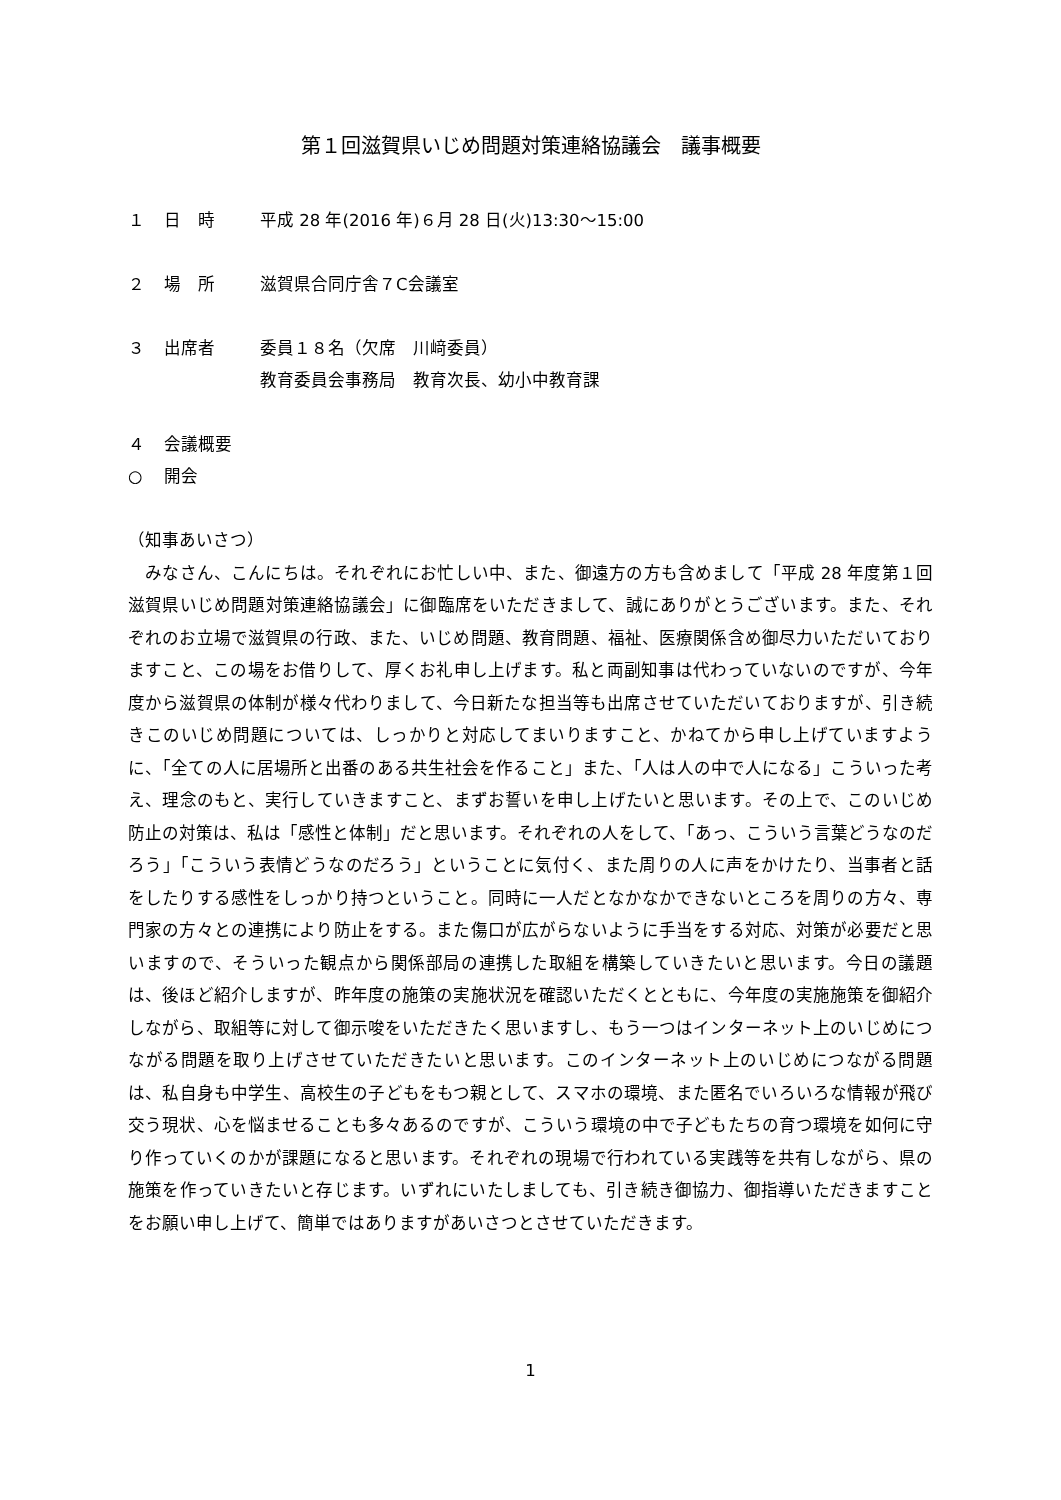第１回滋賀県いじめ問題対策連絡協議会　議事概要
１ 日　時 平成 28 年(2016 年)６月 28 日(火)13:30～15:00
２ 場　所 滋賀県合同庁舎７C会議室
３ 出席者 委員１８名（欠席　川﨑委員）
教育委員会事務局　教育次長、幼小中教育課
４ 会議概要
○ 開会
（知事あいさつ）
　みなさん、こんにちは。それぞれにお忙しい中、また、御遠方の方も含めまして「平成 28 年度第１回滋賀県いじめ問題対策連絡協議会」に御臨席をいただきまして、誠にありがとうございます。また、それぞれのお立場で滋賀県の行政、また、いじめ問題、教育問題、福祉、医療関係含め御尽力いただいておりますこと、この場をお借りして、厚くお礼申し上げます。私と両副知事は代わっていないのですが、今年度から滋賀県の体制が様々代わりまして、今日新たな担当等も出席させていただいておりますが、引き続きこのいじめ問題については、しっかりと対応してまいりますこと、かねてから申し上げていますように、「全ての人に居場所と出番のある共生社会を作ること」また、「人は人の中で人になる」こういった考え、理念のもと、実行していきますこと、まずお誓いを申し上げたいと思います。その上で、このいじめ防止の対策は、私は「感性と体制」だと思います。それぞれの人をして、「あっ、こういう言葉どうなのだろう」「こういう表情どうなのだろう」ということに気付く、また周りの人に声をかけたり、当事者と話をしたりする感性をしっかり持つということ。同時に一人だとなかなかできないところを周りの方々、専門家の方々との連携により防止をする。また傷口が広がらないように手当をする対応、対策が必要だと思いますので、そういった観点から関係部局の連携した取組を構築していきたいと思います。今日の議題は、後ほど紹介しますが、昨年度の施策の実施状況を確認いただくとともに、今年度の実施施策を御紹介しながら、取組等に対して御示唆をいただきたく思いますし、もう一つはインターネット上のいじめにつながる問題を取り上げさせていただきたいと思います。このインターネット上のいじめにつながる問題は、私自身も中学生、高校生の子どもをもつ親として、スマホの環境、また匿名でいろいろな情報が飛び交う現状、心を悩ませることも多々あるのですが、こういう環境の中で子どもたちの育つ環境を如何に守り作っていくのかが課題になると思います。それぞれの現場で行われている実践等を共有しながら、県の施策を作っていきたいと存じます。いずれにいたしましても、引き続き御協力、御指導いただきますことをお願い申し上げて、簡単ではありますがあいさつとさせていただきます。
1